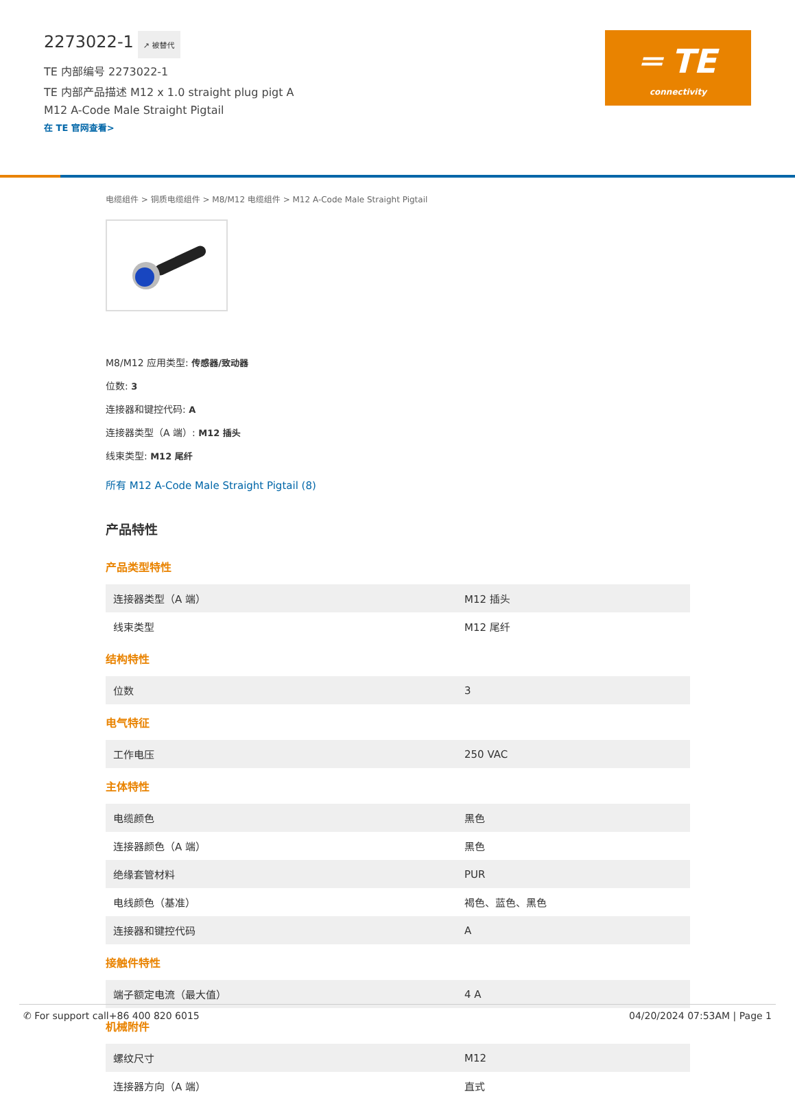2273022-1
↗ 被替代
TE 内部编号 2273022-1
TE 内部产品描述 M12 x 1.0 straight plug pigt A
M12 A-Code Male Straight Pigtail
在 TE 官网查看>
═ TE
connectivity
电缆组件 > 铜质电缆组件 > M8/M12 电缆组件 > M12 A-Code Male Straight Pigtail
M8/M12 应用类型: 传感器/致动器
位数: 3
连接器和键控代码: A
连接器类型（A 端）: M12 插头
线束类型: M12 尾纤
所有 M12 A-Code Male Straight Pigtail (8)
产品特性
产品类型特性
| 连接器类型（A 端） | M12 插头 |
| 线束类型 | M12 尾纤 |
结构特性
| 位数 | 3 |
电气特征
| 工作电压 | 250 VAC |
主体特性
| 电缆颜色 | 黑色 |
| 连接器颜色（A 端） | 黑色 |
| 绝缘套管材料 | PUR |
| 电线颜色（基准） | 褐色、蓝色、黑色 |
| 连接器和键控代码 | A |
接触件特性
| 端子额定电流（最大值） | 4 A |
机械附件
| 螺纹尺寸 | M12 |
| 连接器方向（A 端） | 直式 |
✆ For support call+86 400 820 6015 04/20/2024 07:53AM | Page 1